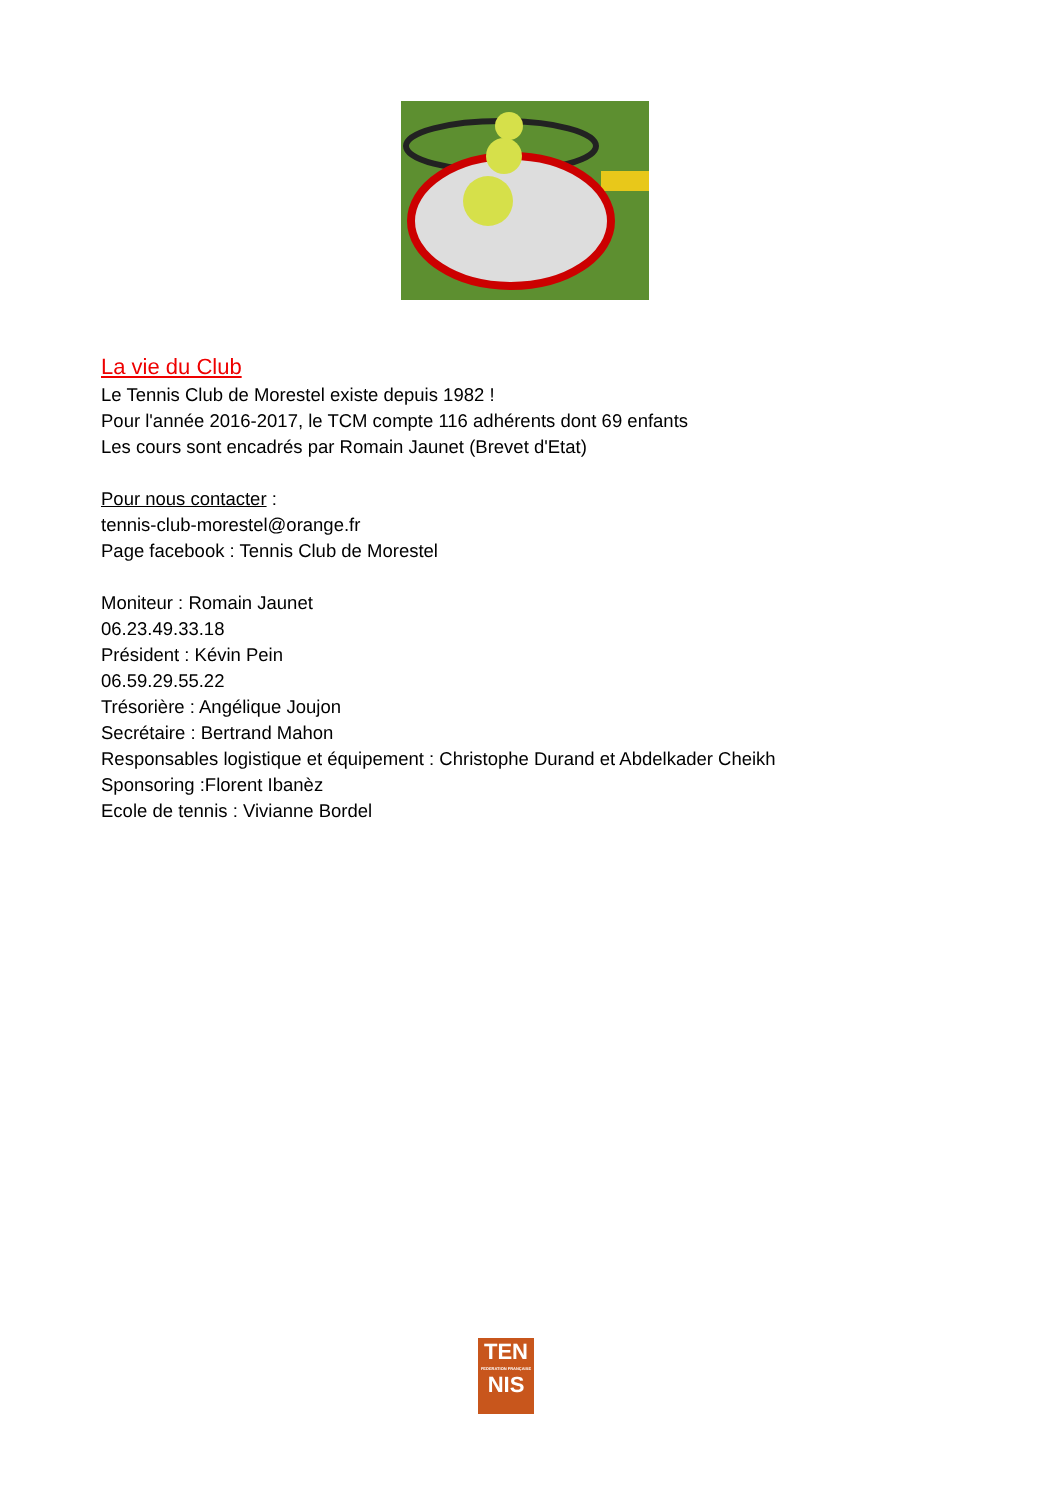La vie du Club
Le Tennis Club de Morestel existe depuis 1982 !
Pour l'année 2016-2017, le TCM compte 116 adhérents dont 69 enfants
Les cours sont encadrés par Romain Jaunet (Brevet d'Etat)
Pour nous contacter :
tennis-club-morestel@orange.fr
Page facebook : Tennis Club de Morestel
Moniteur : Romain Jaunet
06.23.49.33.18
Président : Kévin Pein
06.59.29.55.22
Trésorière : Angélique Joujon
Secrétaire : Bertrand Mahon
Responsables logistique et équipement : Christophe Durand et Abdelkader Cheikh
Sponsoring :Florent Ibanèz
Ecole de tennis : Vivianne Bordel
TEN
FEDERATION FRANÇAISE
NIS